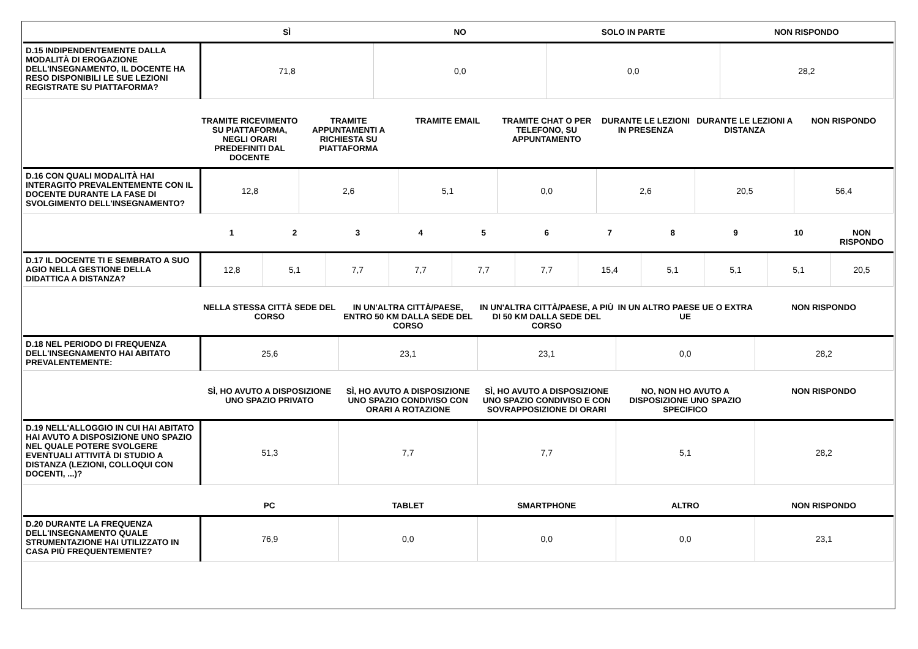| | SÌ | NO | SOLO IN PARTE | NON RISPONDO |
| --- | --- | --- | --- | --- |
| D.15 INDIPENDENTEMENTE DALLA MODALITÀ DI EROGAZIONE DELL'INSEGNAMENTO, IL DOCENTE HA RESO DISPONIBILI LE SUE LEZIONI REGISTRATE SU PIATTAFORMA? | 71,8 | 0,0 | 0,0 | 28,2 |
| | TRAMITE RICEVIMENTO SU PIATTAFORMA, NEGLI ORARI PREDEFINITI DAL DOCENTE | TRAMITE APPUNTAMENTI A RICHIESTA SU PIATTAFORMA | TRAMITE EMAIL | TRAMITE CHAT O PER TELEFONO, SU APPUNTAMENTO | DURANTE LE LEZIONI IN PRESENZA | DURANTE LE LEZIONI A DISTANZA | NON RISPONDO |
| --- | --- | --- | --- | --- | --- | --- | --- |
| D.16 CON QUALI MODALITÀ HAI INTERAGITO PREVALENTEMENTE CON IL DOCENTE DURANTE LA FASE DI SVOLGIMENTO DELL'INSEGNAMENTO? | 12,8 | 2,6 | 5,1 | 0,0 | 2,6 | 20,5 | 56,4 |
| | 1 | 2 | 3 | 4 | 5 | 6 | 7 | 8 | 9 | 10 | NON RISPONDO |
| --- | --- | --- | --- | --- | --- | --- | --- | --- | --- | --- | --- |
| D.17 IL DOCENTE TI E SEMBRATO A SUO AGIO NELLA GESTIONE DELLA DIDATTICA A DISTANZA? | 12,8 | 5,1 | 7,7 | 7,7 | 7,7 | 7,7 | 15,4 | 5,1 | 5,1 | 5,1 | 20,5 |
| | NELLA STESSA CITTÀ SEDE DEL CORSO | IN UN'ALTRA CITTÀ/PAESE, ENTRO 50 KM DALLA SEDE DEL CORSO | IN UN'ALTRA CITTÀ/PAESE, A PIÙ DI 50 KM DALLA SEDE DEL CORSO | IN UN ALTRO PAESE UE O EXTRA UE | NON RISPONDO |
| --- | --- | --- | --- | --- | --- |
| D.18 NEL PERIODO DI FREQUENZA DELL'INSEGNAMENTO HAI ABITATO PREVALENTEMENTE: | 25,6 | 23,1 | 23,1 | 0,0 | 28,2 |
| | SÌ, HO AVUTO A DISPOSIZIONE UNO SPAZIO PRIVATO | SÌ, HO AVUTO A DISPOSIZIONE UNO SPAZIO CONDIVISO CON ORARI A ROTAZIONE | SÌ, HO AVUTO A DISPOSIZIONE UNO SPAZIO CONDIVISO E CON SOVRAPPOSIZIONE DI ORARI | NO, NON HO AVUTO A DISPOSIZIONE UNO SPAZIO SPECIFICO | NON RISPONDO |
| D.19 NELL'ALLOGGIO IN CUI HAI ABITATO HAI AVUTO A DISPOSIZIONE UNO SPAZIO NEL QUALE POTERE SVOLGERE EVENTUALI ATTIVITÀ DI STUDIO A DISTANZA (LEZIONI, COLLOQUI CON DOCENTI, ...)? | 51,3 | 7,7 | 7,7 | 5,1 | 28,2 |
| | PC | TABLET | SMARTPHONE | ALTRO | NON RISPONDO |
| D.20 DURANTE LA FREQUENZA DELL'INSEGNAMENTO QUALE STRUMENTAZIONE HAI UTILIZZATO IN CASA PIÙ FREQUENTEMENTE? | 76,9 | 0,0 | 0,0 | 0,0 | 23,1 |